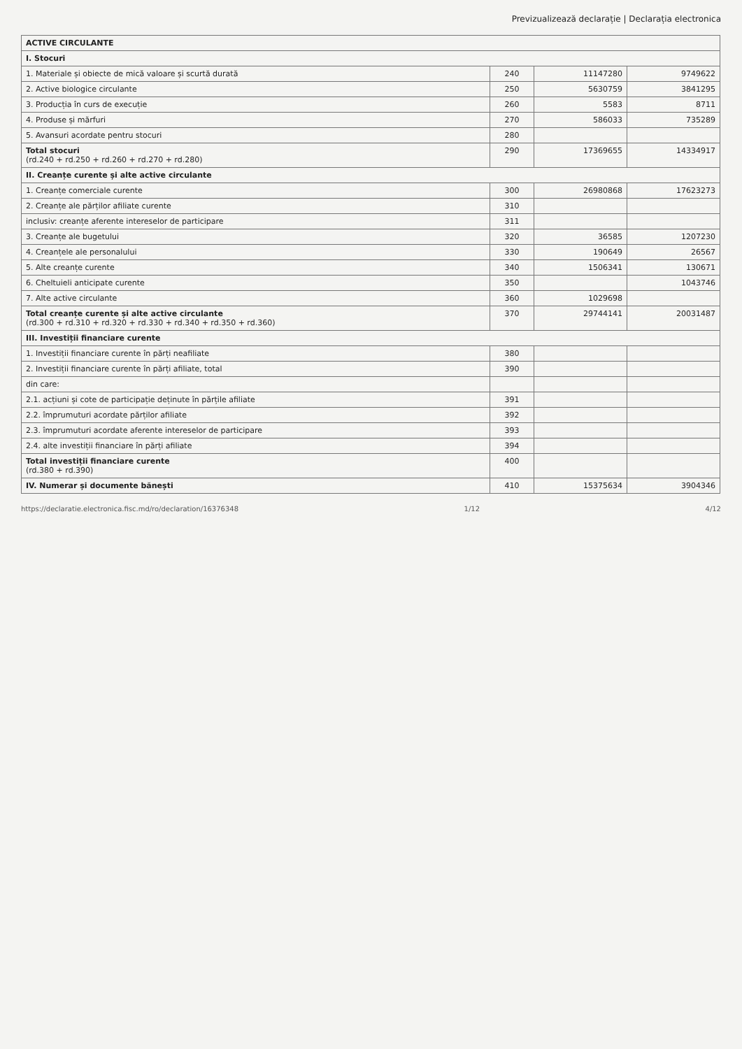Previzualizează declarație | Declarația electronica
| ACTIVE CIRCULANTE | | | |
| I. Stocuri | | | |
| 1. Materiale și obiecte de mică valoare și scurtă durată | 240 | 11147280 | 9749622 |
| 2. Active biologice circulante | 250 | 5630759 | 3841295 |
| 3. Producția în curs de execuție | 260 | 5583 | 8711 |
| 4. Produse și mărfuri | 270 | 586033 | 735289 |
| 5. Avansuri acordate pentru stocuri | 280 | | |
| Total stocuri (rd.240 + rd.250 + rd.260 + rd.270 + rd.280) | 290 | 17369655 | 14334917 |
| II. Creanțe curente și alte active circulante | | | |
| 1. Creanțe comerciale curente | 300 | 26980868 | 17623273 |
| 2. Creanțe ale părților afiliate curente | 310 | | |
| inclusiv: creanțe aferente intereselor de participare | 311 | | |
| 3. Creanțe ale bugetului | 320 | 36585 | 1207230 |
| 4. Creanțele ale personalului | 330 | 190649 | 26567 |
| 5. Alte creanțe curente | 340 | 1506341 | 130671 |
| 6. Cheltuieli anticipate curente | 350 | | 1043746 |
| 7. Alte active circulante | 360 | 1029698 | |
| Total creanțe curente și alte active circulante (rd.300 + rd.310 + rd.320 + rd.330 + rd.340 + rd.350 + rd.360) | 370 | 29744141 | 20031487 |
| III. Investiții financiare curente | | | |
| 1. Investiții financiare curente în părți neafiliate | 380 | | |
| 2. Investiții financiare curente în părți afiliate, total | 390 | | |
| din care: | | | |
| 2.1. acțiuni și cote de participație deținute în părțile afiliate | 391 | | |
| 2.2. împrumuturi acordate părților afiliate | 392 | | |
| 2.3. împrumuturi acordate aferente intereselor de participare | 393 | | |
| 2.4. alte investiții financiare în părți afiliate | 394 | | |
| Total investiții financiare curente (rd.380 + rd.390) | 400 | | |
| IV. Numerar și documente bănești | 410 | 15375634 | 3904346 |
https://declaratie.electronica.fisc.md/ro/declaration/16376348 1/12 4/12